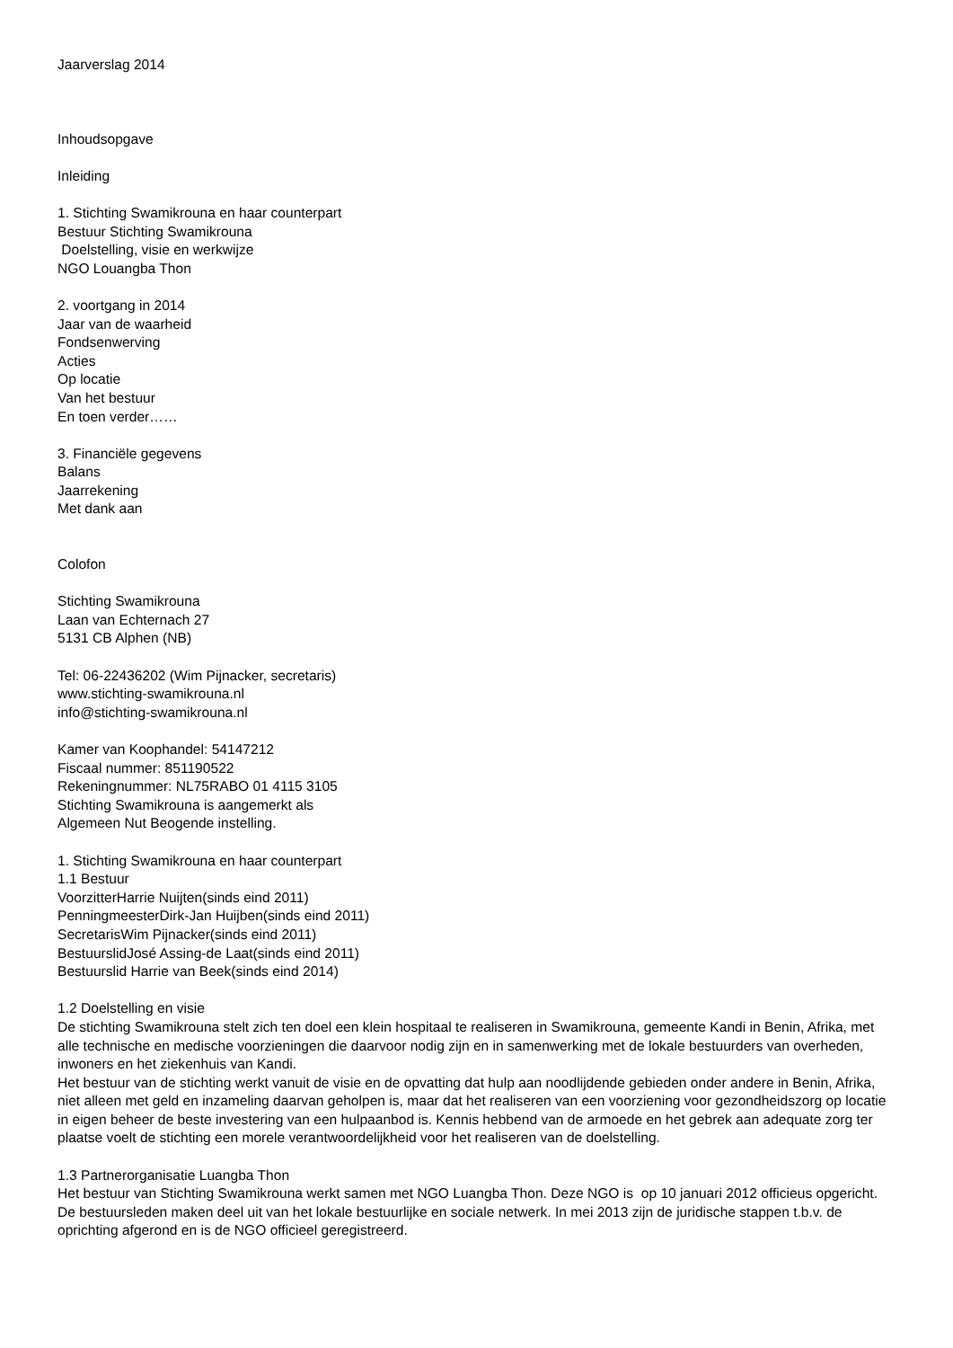Jaarverslag 2014
Inhoudsopgave
Inleiding
1. Stichting Swamikrouna en haar counterpart
Bestuur Stichting Swamikrouna
Doelstelling, visie en werkwijze
NGO Louangba Thon
2. voortgang in 2014
Jaar van de waarheid
Fondsenwerving
Acties
Op locatie
Van het bestuur
En toen verder……
3. Financiële gegevens
Balans
Jaarrekening
Met dank aan
Colofon
Stichting Swamikrouna
Laan van Echternach 27
5131 CB Alphen (NB)
Tel: 06-22436202 (Wim Pijnacker, secretaris)
www.stichting-swamikrouna.nl
info@stichting-swamikrouna.nl
Kamer van Koophandel: 54147212
Fiscaal nummer: 851190522
Rekeningnummer: NL75RABO 01 4115 3105
Stichting Swamikrouna is aangemerkt als
Algemeen Nut Beogende instelling.
1. Stichting Swamikrouna en haar counterpart
1.1 Bestuur
VoorzitterHarrie Nuijten(sinds eind 2011)
PenningmeesterDirk-Jan Huijben(sinds eind 2011)
SecretarisWim Pijnacker(sinds eind 2011)
BestuurslidJosé Assing-de Laat(sinds eind 2011)
Bestuurslid Harrie van Beek(sinds eind 2014)
1.2 Doelstelling en visie
De stichting Swamikrouna stelt zich ten doel een klein hospitaal te realiseren in Swamikrouna, gemeente Kandi in Benin, Afrika, met alle technische en medische voorzieningen die daarvoor nodig zijn en in samenwerking met de lokale bestuurders van overheden, inwoners en het ziekenhuis van Kandi.
Het bestuur van de stichting werkt vanuit de visie en de opvatting dat hulp aan noodlijdende gebieden onder andere in Benin, Afrika, niet alleen met geld en inzameling daarvan geholpen is, maar dat het realiseren van een voorziening voor gezondheidszorg op locatie in eigen beheer de beste investering van een hulpaanbod is. Kennis hebbend van de armoede en het gebrek aan adequate zorg ter plaatse voelt de stichting een morele verantwoordelijkheid voor het realiseren van de doelstelling.
1.3 Partnerorganisatie Luangba Thon
Het bestuur van Stichting Swamikrouna werkt samen met NGO Luangba Thon. Deze NGO is op 10 januari 2012 officieus opgericht. De bestuursleden maken deel uit van het lokale bestuurlijke en sociale netwerk. In mei 2013 zijn de juridische stappen t.b.v. de oprichting afgerond en is de NGO officieel geregistreerd.